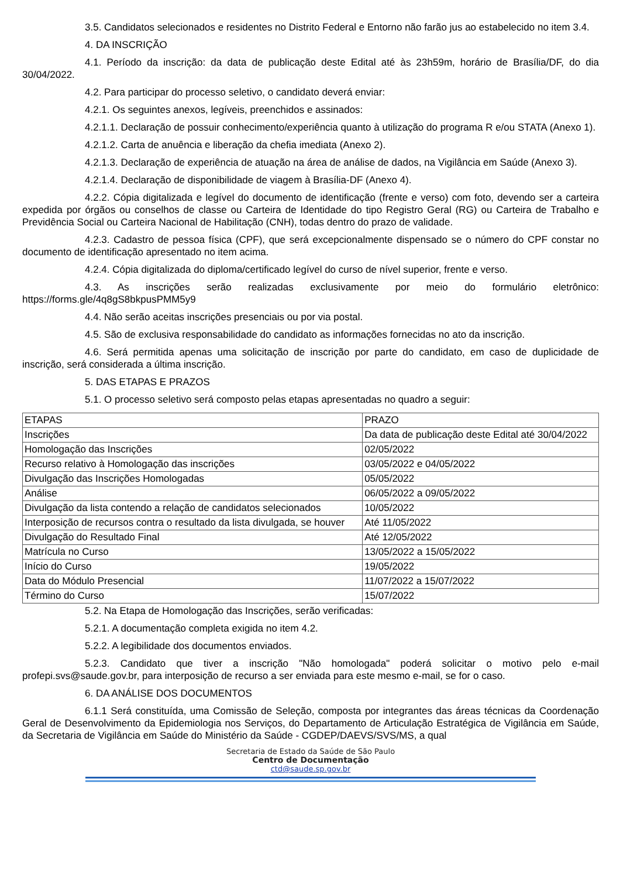3.5. Candidatos selecionados e residentes no Distrito Federal e Entorno não farão jus ao estabelecido no item 3.4.
4. DA INSCRIÇÃO
4.1. Período da inscrição: da data de publicação deste Edital até às 23h59m, horário de Brasília/DF, do dia 30/04/2022.
4.2. Para participar do processo seletivo, o candidato deverá enviar:
4.2.1. Os seguintes anexos, legíveis, preenchidos e assinados:
4.2.1.1. Declaração de possuir conhecimento/experiência quanto à utilização do programa R e/ou STATA (Anexo 1).
4.2.1.2. Carta de anuência e liberação da chefia imediata (Anexo 2).
4.2.1.3. Declaração de experiência de atuação na área de análise de dados, na Vigilância em Saúde (Anexo 3).
4.2.1.4. Declaração de disponibilidade de viagem à Brasília-DF (Anexo 4).
4.2.2. Cópia digitalizada e legível do documento de identificação (frente e verso) com foto, devendo ser a carteira expedida por órgãos ou conselhos de classe ou Carteira de Identidade do tipo Registro Geral (RG) ou Carteira de Trabalho e Previdência Social ou Carteira Nacional de Habilitação (CNH), todas dentro do prazo de validade.
4.2.3. Cadastro de pessoa física (CPF), que será excepcionalmente dispensado se o número do CPF constar no documento de identificação apresentado no item acima.
4.2.4. Cópia digitalizada do diploma/certificado legível do curso de nível superior, frente e verso.
4.3. As inscrições serão realizadas exclusivamente por meio do formulário eletrônico: https://forms.gle/4q8gS8bkpusPMM5y9
4.4. Não serão aceitas inscrições presenciais ou por via postal.
4.5. São de exclusiva responsabilidade do candidato as informações fornecidas no ato da inscrição.
4.6. Será permitida apenas uma solicitação de inscrição por parte do candidato, em caso de duplicidade de inscrição, será considerada a última inscrição.
5. DAS ETAPAS E PRAZOS
5.1. O processo seletivo será composto pelas etapas apresentadas no quadro a seguir:
| ETAPAS | PRAZO |
| Inscrições | Da data de publicação deste Edital até 30/04/2022 |
| Homologação das Inscrições | 02/05/2022 |
| Recurso relativo à Homologação das inscrições | 03/05/2022 e 04/05/2022 |
| Divulgação das Inscrições Homologadas | 05/05/2022 |
| Análise | 06/05/2022 a 09/05/2022 |
| Divulgação da lista contendo a relação de candidatos selecionados | 10/05/2022 |
| Interposição de recursos contra o resultado da lista divulgada, se houver | Até 11/05/2022 |
| Divulgação do Resultado Final | Até 12/05/2022 |
| Matrícula no Curso | 13/05/2022 a 15/05/2022 |
| Início do Curso | 19/05/2022 |
| Data do Módulo Presencial | 11/07/2022 a 15/07/2022 |
| Término do Curso | 15/07/2022 |
5.2. Na Etapa de Homologação das Inscrições, serão verificadas:
5.2.1. A documentação completa exigida no item 4.2.
5.2.2. A legibilidade dos documentos enviados.
5.2.3. Candidato que tiver a inscrição "Não homologada" poderá solicitar o motivo pelo e-mail profepi.svs@saude.gov.br, para interposição de recurso a ser enviada para este mesmo e-mail, se for o caso.
6. DA ANÁLISE DOS DOCUMENTOS
6.1.1 Será constituída, uma Comissão de Seleção, composta por integrantes das áreas técnicas da Coordenação Geral de Desenvolvimento da Epidemiologia nos Serviços, do Departamento de Articulação Estratégica de Vigilância em Saúde, da Secretaria de Vigilância em Saúde do Ministério da Saúde - CGDEP/DAEVS/SVS/MS, a qual
Secretaria de Estado da Saúde de São Paulo
Centro de Documentação
ctd@saude.sp.gov.br